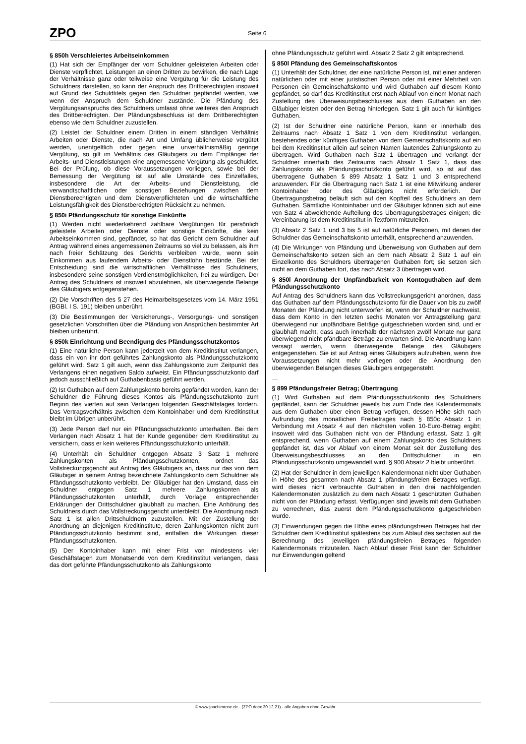ZPO Seite 6
§ 850h Verschleiertes Arbeitseinkommen
(1) Hat sich der Empfänger der vom Schuldner geleisteten Arbeiten oder Dienste verpflichtet, Leistungen an einen Dritten zu bewirken, die nach Lage der Verhältnisse ganz oder teilweise eine Vergütung für die Leistung des Schuldners darstellen, so kann der Anspruch des Drittberechtigten insoweit auf Grund des Schuldtitels gegen den Schuldner gepfändet werden, wie wenn der Anspruch dem Schuldner zustände. Die Pfändung des Vergütungsanspruchs des Schuldners umfasst ohne weiteres den Anspruch des Drittberechtigten. Der Pfändungsbeschluss ist dem Drittberechtigten ebenso wie dem Schuldner zuzustellen.
(2) Leistet der Schuldner einem Dritten in einem ständigen Verhältnis Arbeiten oder Dienste, die nach Art und Umfang üblicherweise vergütet werden, unentgeltlich oder gegen eine unverhältnismäßig geringe Vergütung, so gilt im Verhältnis des Gläubigers zu dem Empfänger der Arbeits- und Dienstleistungen eine angemessene Vergütung als geschuldet. Bei der Prüfung, ob diese Voraussetzungen vorliegen, sowie bei der Bemessung der Vergütung ist auf alle Umstände des Einzelfalles, insbesondere die Art der Arbeits- und Dienstleistung, die verwandtschaftlichen oder sonstigen Beziehungen zwischen dem Dienstberechtigten und dem Dienstverpflichteten und die wirtschaftliche Leistungsfähigkeit des Dienstberechtigten Rücksicht zu nehmen.
§ 850i Pfändungsschutz für sonstige Einkünfte
(1) Werden nicht wiederkehrend zahlbare Vergütungen für persönlich geleistete Arbeiten oder Dienste oder sonstige Einkünfte, die kein Arbeitseinkommen sind, gepfändet, so hat das Gericht dem Schuldner auf Antrag während eines angemessenen Zeitraums so viel zu belassen, als ihm nach freier Schätzung des Gerichts verbleiben würde, wenn sein Einkommen aus laufendem Arbeits- oder Dienstlohn bestünde. Bei der Entscheidung sind die wirtschaftlichen Verhältnisse des Schuldners, insbesondere seine sonstigen Verdienstmöglichkeiten, frei zu würdigen. Der Antrag des Schuldners ist insoweit abzulehnen, als überwiegende Belange des Gläubigers entgegenstehen.
(2) Die Vorschriften des § 27 des Heimarbeitsgesetzes vom 14. März 1951 (BGBl. I S. 191) bleiben unberührt.
(3) Die Bestimmungen der Versicherungs-, Versorgungs- und sonstigen gesetzlichen Vorschriften über die Pfändung von Ansprüchen bestimmter Art bleiben unberührt.
§ 850k Einrichtung und Beendigung des Pfändungsschutzkontos
(1) Eine natürliche Person kann jederzeit von dem Kreditinstitut verlangen, dass ein von ihr dort geführtes Zahlungskonto als Pfändungsschutzkonto geführt wird. Satz 1 gilt auch, wenn das Zahlungskonto zum Zeitpunkt des Verlangens einen negativen Saldo aufweist. Ein Pfändungsschutzkonto darf jedoch ausschließlich auf Guthabenbasis geführt werden.
(2) Ist Guthaben auf dem Zahlungskonto bereits gepfändet worden, kann der Schuldner die Führung dieses Kontos als Pfändungsschutzkonto zum Beginn des vierten auf sein Verlangen folgenden Geschäftstages fordern. Das Vertragsverhältnis zwischen dem Kontoinhaber und dem Kreditinstitut bleibt im Übrigen unberührt.
(3) Jede Person darf nur ein Pfändungsschutzkonto unterhalten. Bei dem Verlangen nach Absatz 1 hat der Kunde gegenüber dem Kreditinstitut zu versichern, dass er kein weiteres Pfändungsschutzkonto unterhält.
(4) Unterhält ein Schuldner entgegen Absatz 3 Satz 1 mehrere Zahlungskonten als Pfändungsschutzkonten, ordnet das Vollstreckungsgericht auf Antrag des Gläubigers an, dass nur das von dem Gläubiger in seinem Antrag bezeichnete Zahlungskonto dem Schuldner als Pfändungsschutzkonto verbleibt. Der Gläubiger hat den Umstand, dass ein Schuldner entgegen Satz 1 mehrere Zahlungskonten als Pfändungsschutzkonten unterhält, durch Vorlage entsprechender Erklärungen der Drittschuldner glaubhaft zu machen. Eine Anhörung des Schuldners durch das Vollstreckungsgericht unterbleibt. Die Anordnung nach Satz 1 ist allen Drittschuldnern zuzustellen. Mit der Zustellung der Anordnung an diejenigen Kreditinstitute, deren Zahlungskonten nicht zum Pfändungsschutzkonto bestimmt sind, entfallen die Wirkungen dieser Pfändungsschutzkonten.
(5) Der Kontoinhaber kann mit einer Frist von mindestens vier Geschäftstagen zum Monatsende von dem Kreditinstitut verlangen, dass das dort geführte Pfändungsschutzkonto als Zahlungskonto
ohne Pfändungsschutz geführt wird. Absatz 2 Satz 2 gilt entsprechend.
§ 850l Pfändung des Gemeinschaftskontos
(1) Unterhält der Schuldner, der eine natürliche Person ist, mit einer anderen natürlichen oder mit einer juristischen Person oder mit einer Mehrheit von Personen ein Gemeinschaftskonto und wird Guthaben auf diesem Konto gepfändet, so darf das Kreditinstitut erst nach Ablauf von einem Monat nach Zustellung des Überweisungsbeschlusses aus dem Guthaben an den Gläubiger leisten oder den Betrag hinterlegen. Satz 1 gilt auch für künftiges Guthaben.
(2) Ist der Schuldner eine natürliche Person, kann er innerhalb des Zeitraums nach Absatz 1 Satz 1 von dem Kreditinstitut verlangen, bestehendes oder künftiges Guthaben von dem Gemeinschaftskonto auf ein bei dem Kreditinstitut allein auf seinen Namen lautendes Zahlungskonto zu übertragen. Wird Guthaben nach Satz 1 übertragen und verlangt der Schuldner innerhalb des Zeitraums nach Absatz 1 Satz 1, dass das Zahlungskonto als Pfändungsschutzkonto geführt wird, so ist auf das übertragene Guthaben § 899 Absatz 1 Satz 1 und 3 entsprechend anzuwenden. Für die Übertragung nach Satz 1 ist eine Mitwirkung anderer Kontoinhaber oder des Gläubigers nicht erforderlich. Der Übertragungsbetrag beläuft sich auf den Kopfteil des Schuldners an dem Guthaben. Sämtliche Kontoinhaber und der Gläubiger können sich auf eine von Satz 4 abweichende Aufteilung des Übertragungsbetrages einigen; die Vereinbarung ist dem Kreditinstitut in Textform mitzuteilen.
(3) Absatz 2 Satz 1 und 3 bis 5 ist auf natürliche Personen, mit denen der Schuldner das Gemeinschaftskonto unterhält, entsprechend anzuwenden.
(4) Die Wirkungen von Pfändung und Überweisung von Guthaben auf dem Gemeinschaftskonto setzen sich an dem nach Absatz 2 Satz 1 auf ein Einzelkonto des Schuldners übertragenen Guthaben fort; sie setzen sich nicht an dem Guthaben fort, das nach Absatz 3 übertragen wird.
§ 850l Anordnung der Unpfändbarkeit von Kontoguthaben auf dem Pfändungsschutzkonto
Auf Antrag des Schuldners kann das Vollstreckungsgericht anordnen, dass das Guthaben auf dem Pfändungsschutzkonto für die Dauer von bis zu zwölf Monaten der Pfändung nicht unterworfen ist, wenn der Schuldner nachweist, dass dem Konto in den letzten sechs Monaten vor Antragstellung ganz überwiegend nur unpfändbare Beträge gutgeschrieben worden sind, und er glaubhaft macht, dass auch innerhalb der nächsten zwölf Monate nur ganz überwiegend nicht pfändbare Beträge zu erwarten sind. Die Anordnung kann versagt werden, wenn überwiegende Belange des Gläubigers entgegenstehen. Sie ist auf Antrag eines Gläubigers aufzuheben, wenn ihre Voraussetzungen nicht mehr vorliegen oder die Anordnung den überwiegenden Belangen dieses Gläubigers entgegensteht.
…
§ 899 Pfändungsfreier Betrag; Übertragung
(1) Wird Guthaben auf dem Pfändungsschutzkonto des Schuldners gepfändet, kann der Schuldner jeweils bis zum Ende des Kalendermonats aus dem Guthaben über einen Betrag verfügen, dessen Höhe sich nach Aufrundung des monatlichen Freibetrages nach § 850c Absatz 1 in Verbindung mit Absatz 4 auf den nächsten vollen 10-Euro-Betrag ergibt; insoweit wird das Guthaben nicht von der Pfändung erfasst. Satz 1 gilt entsprechend, wenn Guthaben auf einem Zahlungskonto des Schuldners gepfändet ist, das vor Ablauf von einem Monat seit der Zustellung des Überweisungsbeschlusses an den Drittschuldner in ein Pfändungsschutzkonto umgewandelt wird. § 900 Absatz 2 bleibt unberührt.
(2) Hat der Schuldner in dem jeweiligen Kalendermonat nicht über Guthaben in Höhe des gesamten nach Absatz 1 pfändungsfreien Betrages verfügt, wird dieses nicht verbrauchte Guthaben in den drei nachfolgenden Kalendermonaten zusätzlich zu dem nach Absatz 1 geschützten Guthaben nicht von der Pfändung erfasst. Verfügungen sind jeweils mit dem Guthaben zu verrechnen, das zuerst dem Pfändungsschutzkonto gutgeschrieben wurde.
(3) Einwendungen gegen die Höhe eines pfändungsfreien Betrages hat der Schuldner dem Kreditinstitut spätestens bis zum Ablauf des sechsten auf die Berechnung des jeweiligen pfändungsfreien Betrages folgenden Kalendermonats mitzuteilen. Nach Ablauf dieser Frist kann der Schuldner nur Einwendungen geltend
© www.joachimrose.de - (ZPO.docx 30.12.21) - alle Angaben ohne Gewähr